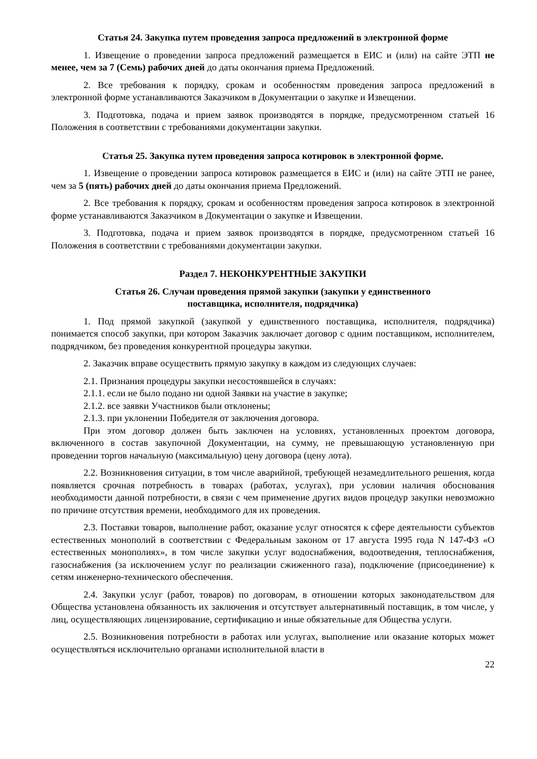Статья 24. Закупка путем проведения запроса предложений в электронной форме
1. Извещение о проведении запроса предложений размещается в ЕИС и (или) на сайте ЭТП не менее, чем за 7 (Семь) рабочих дней до даты окончания приема Предложений.
2. Все требования к порядку, срокам и особенностям проведения запроса предложений в электронной форме устанавливаются Заказчиком в Документации о закупке и Извещении.
3. Подготовка, подача и прием заявок производятся в порядке, предусмотренном статьей 16 Положения в соответствии с требованиями документации закупки.
Статья 25. Закупка путем проведения запроса котировок в электронной форме.
1. Извещение о проведении запроса котировок размещается в ЕИС и (или) на сайте ЭТП не ранее, чем за 5 (пять) рабочих дней до даты окончания приема Предложений.
2. Все требования к порядку, срокам и особенностям проведения запроса котировок в электронной форме устанавливаются Заказчиком в Документации о закупке и Извещении.
3. Подготовка, подача и прием заявок производятся в порядке, предусмотренном статьей 16 Положения в соответствии с требованиями документации закупки.
Раздел 7. НЕКОНКУРЕНТНЫЕ ЗАКУПКИ
Статья 26. Случаи проведения прямой закупки (закупки у единственного
поставщика, исполнителя, подрядчика)
1. Под прямой закупкой (закупкой у единственного поставщика, исполнителя, подрядчика) понимается способ закупки, при котором Заказчик заключает договор с одним поставщиком, исполнителем, подрядчиком, без проведения конкурентной процедуры закупки.
2. Заказчик вправе осуществить прямую закупку в каждом из следующих случаев:
2.1. Признания процедуры закупки несостоявшейся в случаях:
2.1.1. если не было подано ни одной Заявки на участие в закупке;
2.1.2. все заявки Участников были отклонены;
2.1.3. при уклонении Победителя от заключения договора.
При этом договор должен быть заключен на условиях, установленных проектом договора, включенного в состав закупочной Документации, на сумму, не превышающую установленную при проведении торгов начальную (максимальную) цену договора (цену лота).
2.2. Возникновения ситуации, в том числе аварийной, требующей незамедлительного решения, когда появляется срочная потребность в товарах (работах, услугах), при условии наличия обоснования необходимости данной потребности, в связи с чем применение других видов процедур закупки невозможно по причине отсутствия времени, необходимого для их проведения.
2.3. Поставки товаров, выполнение работ, оказание услуг относятся к сфере деятельности субъектов естественных монополий в соответствии с Федеральным законом от 17 августа 1995 года N 147-ФЗ «О естественных монополиях», в том числе закупки услуг водоснабжения, водоотведения, теплоснабжения, газоснабжения (за исключением услуг по реализации сжиженного газа), подключение (присоединение) к сетям инженерно-технического обеспечения.
2.4. Закупки услуг (работ, товаров) по договорам, в отношении которых законодательством для Общества установлена обязанность их заключения и отсутствует альтернативный поставщик, в том числе, у лиц, осуществляющих лицензирование, сертификацию и иные обязательные для Общества услуги.
2.5. Возникновения потребности в работах или услугах, выполнение или оказание которых может осуществляться исключительно органами исполнительной власти в
22